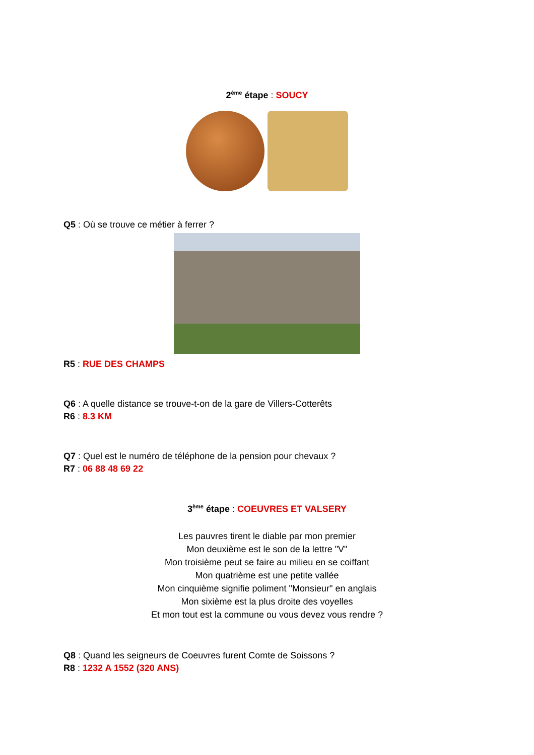2<sup>ème</sup> étape : SOUCY
Q5 : Où se trouve ce métier à ferrer ?
R5 : RUE DES CHAMPS
Q6 : A quelle distance se trouve-t-on de la gare de Villers-Cotterêts
R6 : 8.3 KM
Q7 : Quel est le numéro de téléphone de la pension pour chevaux ?
R7 : 06 88 48 69 22
3<sup>ème</sup> étape : COEUVRES ET VALSERY
Les pauvres tirent le diable par mon premier
Mon deuxième est le son de la lettre "V"
Mon troisième peut se faire au milieu en se coiffant
Mon quatrième est une petite vallée
Mon cinquième signifie poliment "Monsieur" en anglais
Mon sixième est la plus droite des voyelles
Et mon tout est la commune ou vous devez vous rendre ?
Q8 : Quand les seigneurs de Coeuvres furent Comte de Soissons ?
R8 : 1232 A 1552 (320 ANS)